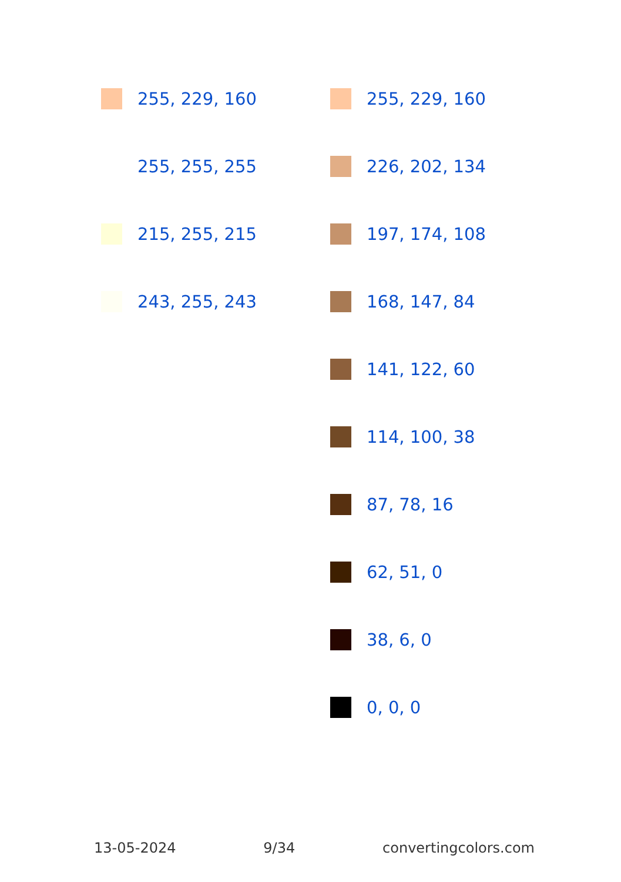255, 229, 160
255, 255, 255
215, 255, 215
243, 255, 243
255, 229, 160
226, 202, 134
197, 174, 108
168, 147, 84
141, 122, 60
114, 100, 38
87, 78, 16
62, 51, 0
38, 6, 0
0, 0, 0
13-05-2024 9/34 convertingcolors.com